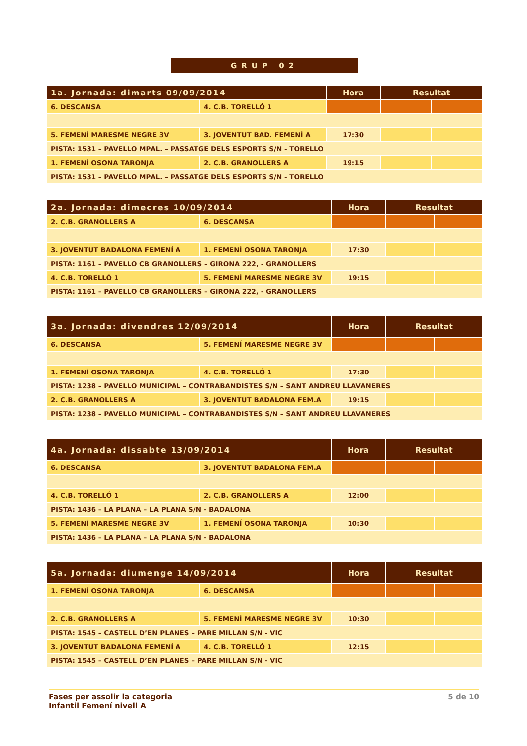GRUP 02
| 1a. Jornada: dimarts 09/09/2014 | | Hora | Resultat | |
| --- | --- | --- | --- | --- |
| 6. DESCANSA | 4. C.B. TORELLÓ 1 | | | |
| 5. FEMENÍ MARESME NEGRE 3V | 3. JOVENTUT BAD. FEMENÍ A | 17:30 | | |
| PISTA: 1531 – PAVELLO MPAL. – PASSATGE DELS ESPORTS S/N - TORELLO | | | | |
| 1. FEMENÍ OSONA TARONJA | 2. C.B. GRANOLLERS A | 19:15 | | |
| PISTA: 1531 – PAVELLO MPAL. – PASSATGE DELS ESPORTS S/N - TORELLO | | | | |
| 2a. Jornada: dimecres 10/09/2014 | | Hora | Resultat | |
| --- | --- | --- | --- | --- |
| 2. C.B. GRANOLLERS A | 6. DESCANSA | | | |
| 3. JOVENTUT BADALONA FEMENÍ A | 1. FEMENÍ OSONA TARONJA | 17:30 | | |
| PISTA: 1161 – PAVELLO CB GRANOLLERS – GIRONA 222, - GRANOLLERS | | | | |
| 4. C.B. TORELLÓ 1 | 5. FEMENÍ MARESME NEGRE 3V | 19:15 | | |
| PISTA: 1161 – PAVELLO CB GRANOLLERS – GIRONA 222, - GRANOLLERS | | | | |
| 3a. Jornada: divendres 12/09/2014 | | Hora | Resultat | |
| --- | --- | --- | --- | --- |
| 6. DESCANSA | 5. FEMENÍ MARESME NEGRE 3V | | | |
| 1. FEMENÍ OSONA TARONJA | 4. C.B. TORELLÓ 1 | 17:30 | | |
| PISTA: 1238 – PAVELLO MUNICIPAL – CONTRABANDISTES S/N – SANT ANDREU LLAVANERES | | | | |
| 2. C.B. GRANOLLERS A | 3. JOVENTUT BADALONA FEM.A | 19:15 | | |
| PISTA: 1238 – PAVELLO MUNICIPAL – CONTRABANDISTES S/N – SANT ANDREU LLAVANERES | | | | |
| 4a. Jornada: dissabte 13/09/2014 | | Hora | Resultat | |
| --- | --- | --- | --- | --- |
| 6. DESCANSA | 3. JOVENTUT BADALONA FEM.A | | | |
| 4. C.B. TORELLÓ 1 | 2. C.B. GRANOLLERS A | 12:00 | | |
| PISTA: 1436 – LA PLANA – LA PLANA S/N - BADALONA | | | | |
| 5. FEMENÍ MARESME NEGRE 3V | 1. FEMENÍ OSONA TARONJA | 10:30 | | |
| PISTA: 1436 – LA PLANA – LA PLANA S/N - BADALONA | | | | |
| 5a. Jornada: diumenge 14/09/2014 | | Hora | Resultat | |
| --- | --- | --- | --- | --- |
| 1. FEMENÍ OSONA TARONJA | 6. DESCANSA | | | |
| 2. C.B. GRANOLLERS A | 5. FEMENÍ MARESME NEGRE 3V | 10:30 | | |
| PISTA: 1545 – CASTELL D’EN PLANES – PARE MILLAN S/N - VIC | | | | |
| 3. JOVENTUT BADALONA FEMENÍ A | 4. C.B. TORELLÓ 1 | 12:15 | | |
| PISTA: 1545 – CASTELL D’EN PLANES – PARE MILLAN S/N - VIC | | | | |
Fases per assolir la categoria
Infantil Femení nivell A
5 de 10